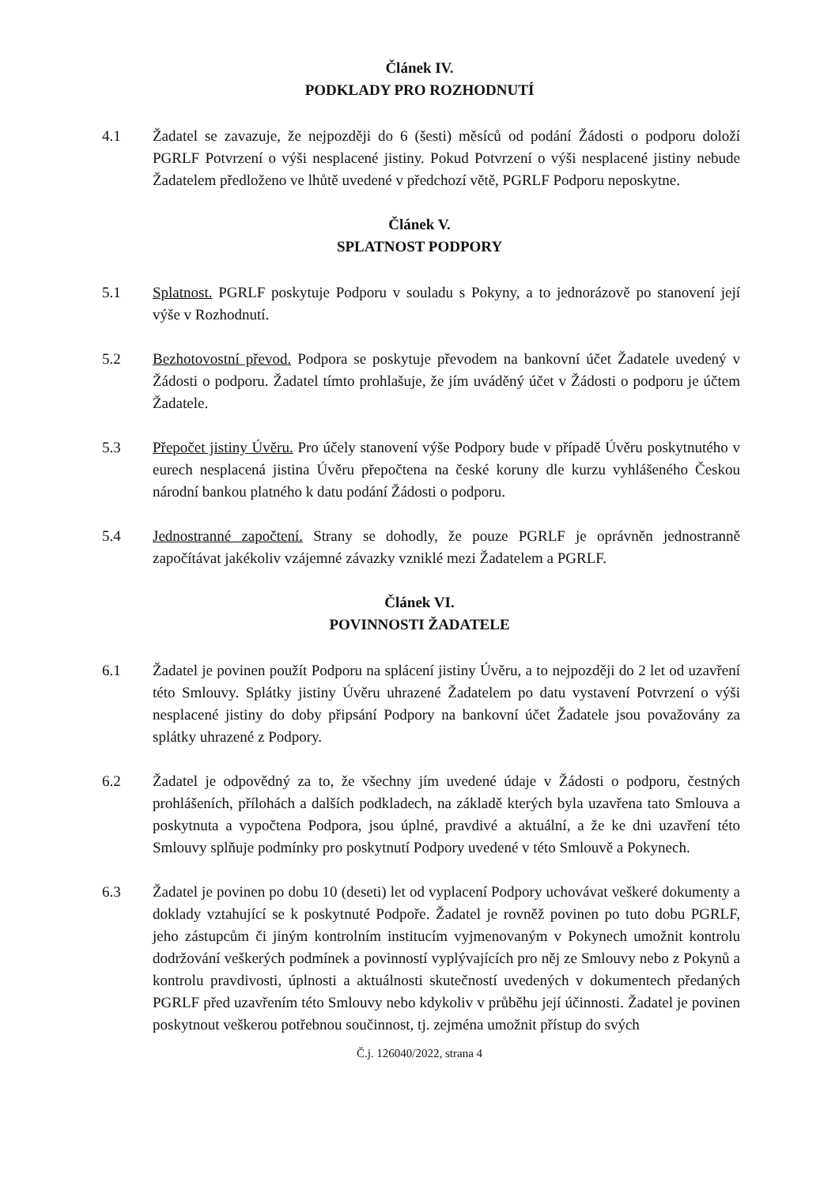Článek IV.
PODKLADY PRO ROZHODNUTÍ
4.1 Žadatel se zavazuje, že nejpozději do 6 (šesti) měsíců od podání Žádosti o podporu doloží PGRLF Potvrzení o výši nesplacené jistiny. Pokud Potvrzení o výši nesplacené jistiny nebude Žadatelem předloženo ve lhůtě uvedené v předchozí větě, PGRLF Podporu neposkytne.
Článek V.
SPLATNOST PODPORY
5.1 Splatnost. PGRLF poskytuje Podporu v souladu s Pokyny, a to jednorázově po stanovení její výše v Rozhodnutí.
5.2 Bezhotovostní převod. Podpora se poskytuje převodem na bankovní účet Žadatele uvedený v Žádosti o podporu. Žadatel tímto prohlašuje, že jím uváděný účet v Žádosti o podporu je účtem Žadatele.
5.3 Přepočet jistiny Úvěru. Pro účely stanovení výše Podpory bude v případě Úvěru poskytnutého v eurech nesplacená jistina Úvěru přepočtena na české koruny dle kurzu vyhlášeného Českou národní bankou platného k datu podání Žádosti o podporu.
5.4 Jednostranné započtení. Strany se dohodly, že pouze PGRLF je oprávněn jednostranně započítávat jakékoliv vzájemné závazky vzniklé mezi Žadatelem a PGRLF.
Článek VI.
POVINNOSTI ŽADATELE
6.1 Žadatel je povinen použít Podporu na splácení jistiny Úvěru, a to nejpozději do 2 let od uzavření této Smlouvy. Splátky jistiny Úvěru uhrazené Žadatelem po datu vystavení Potvrzení o výši nesplacené jistiny do doby připsání Podpory na bankovní účet Žadatele jsou považovány za splátky uhrazené z Podpory.
6.2 Žadatel je odpovědný za to, že všechny jím uvedené údaje v Žádosti o podporu, čestných prohlášeních, přílohách a dalších podkladech, na základě kterých byla uzavřena tato Smlouva a poskytnuta a vypočtena Podpora, jsou úplné, pravdivé a aktuální, a že ke dni uzavření této Smlouvy splňuje podmínky pro poskytnutí Podpory uvedené v této Smlouvě a Pokynech.
6.3 Žadatel je povinen po dobu 10 (deseti) let od vyplacení Podpory uchovávat veškeré dokumenty a doklady vztahující se k poskytnuté Podpoře. Žadatel je rovněž povinen po tuto dobu PGRLF, jeho zástupcům či jiným kontrolním institucím vyjmenovaným v Pokynech umožnit kontrolu dodržování veškerých podmínek a povinností vyplývajících pro něj ze Smlouvy nebo z Pokynů a kontrolu pravdivosti, úplnosti a aktuálnosti skutečností uvedených v dokumentech předaných PGRLF před uzavřením této Smlouvy nebo kdykoliv v průběhu její účinnosti. Žadatel je povinen poskytnout veškerou potřebnou součinnost, tj. zejména umožnit přístup do svých
Č.j. 126040/2022, strana 4